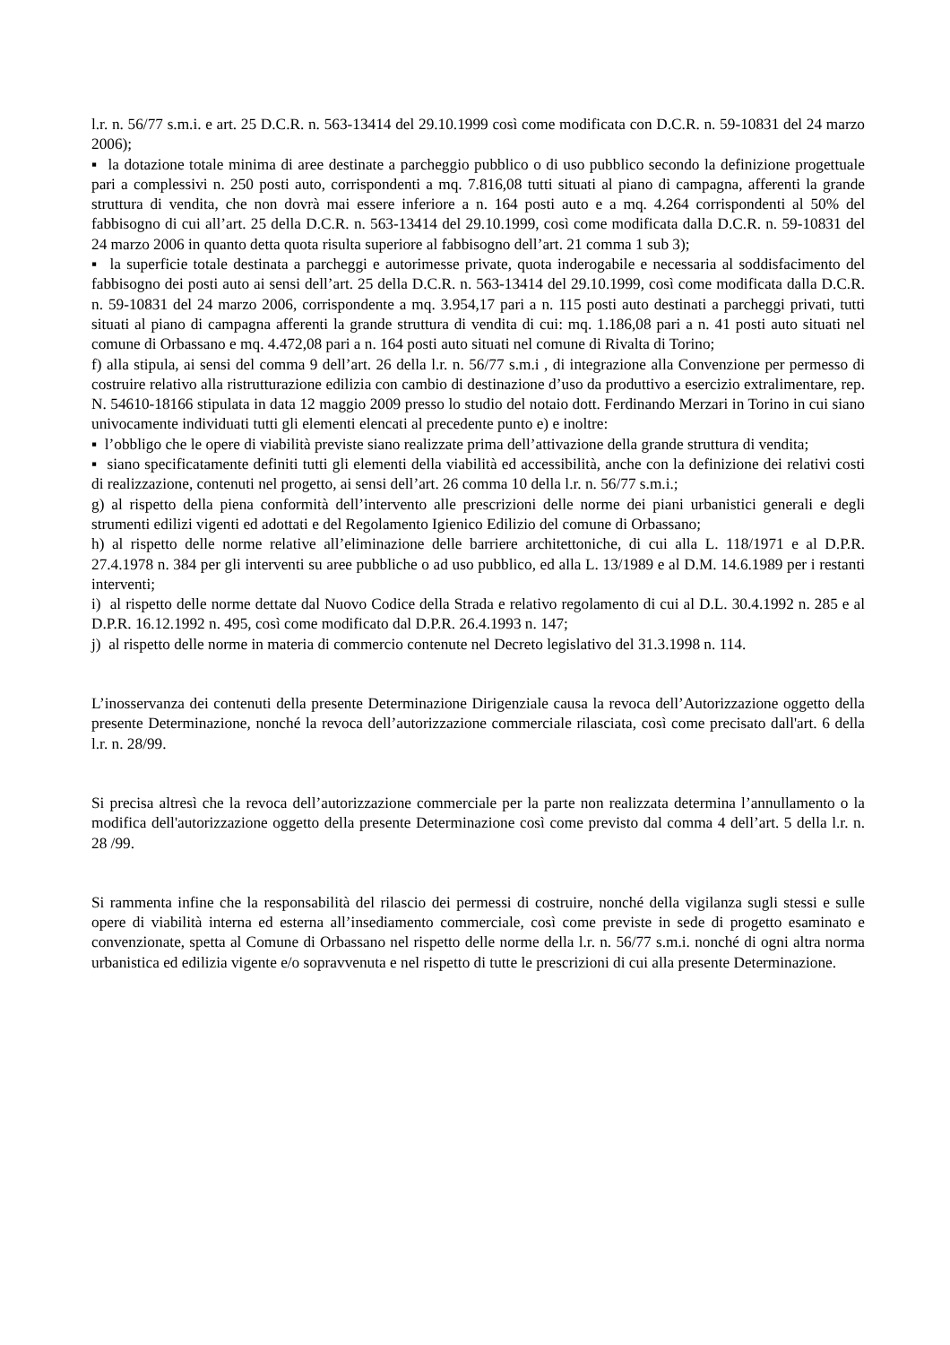l.r. n. 56/77 s.m.i. e art. 25 D.C.R. n. 563-13414 del 29.10.1999 così come modificata con D.C.R. n. 59-10831 del 24 marzo 2006);
▪ la dotazione totale minima di aree destinate a parcheggio pubblico o di uso pubblico secondo la definizione progettuale pari a complessivi n. 250 posti auto, corrispondenti a mq. 7.816,08 tutti situati al piano di campagna, afferenti la grande struttura di vendita, che non dovrà mai essere inferiore a n. 164 posti auto e a mq. 4.264 corrispondenti al 50% del fabbisogno di cui all’art. 25 della D.C.R. n. 563-13414 del 29.10.1999, così come modificata dalla D.C.R. n. 59-10831 del 24 marzo 2006 in quanto detta quota risulta superiore al fabbisogno dell’art. 21 comma 1 sub 3);
▪ la superficie totale destinata a parcheggi e autorimesse private, quota inderogabile e necessaria al soddisfacimento del fabbisogno dei posti auto ai sensi dell’art. 25 della D.C.R. n. 563-13414 del 29.10.1999, così come modificata dalla D.C.R. n. 59-10831 del 24 marzo 2006, corrispondente a mq. 3.954,17 pari a n. 115 posti auto destinati a parcheggi privati, tutti situati al piano di campagna afferenti la grande struttura di vendita di cui: mq. 1.186,08 pari a n. 41 posti auto situati nel comune di Orbassano e mq. 4.472,08 pari a n. 164 posti auto situati nel comune di Rivalta di Torino;
f) alla stipula, ai sensi del comma 9 dell’art. 26 della l.r. n. 56/77 s.m.i , di integrazione alla Convenzione per permesso di costruire relativo alla ristrutturazione edilizia con cambio di destinazione d’uso da produttivo a esercizio extralimentare, rep. N. 54610-18166 stipulata in data 12 maggio 2009 presso lo studio del notaio dott. Ferdinando Merzari in Torino in cui siano univocamente individuati tutti gli elementi elencati al precedente punto e) e inoltre:
▪ l’obbligo che le opere di viabilità previste siano realizzate prima dell’attivazione della grande struttura di vendita;
▪ siano specificatamente definiti tutti gli elementi della viabilità ed accessibilità, anche con la definizione dei relativi costi di realizzazione, contenuti nel progetto, ai sensi dell’art. 26 comma 10 della l.r. n. 56/77 s.m.i.;
g) al rispetto della piena conformità dell’intervento alle prescrizioni delle norme dei piani urbanistici generali e degli strumenti edilizi vigenti ed adottati e del Regolamento Igienico Edilizio del comune di Orbassano;
h) al rispetto delle norme relative all’eliminazione delle barriere architettoniche, di cui alla L. 118/1971 e al D.P.R. 27.4.1978 n. 384 per gli interventi su aree pubbliche o ad uso pubblico, ed alla L. 13/1989 e al D.M. 14.6.1989 per i restanti interventi;
i) al rispetto delle norme dettate dal Nuovo Codice della Strada e relativo regolamento di cui al D.L. 30.4.1992 n. 285 e al D.P.R. 16.12.1992 n. 495, così come modificato dal D.P.R. 26.4.1993 n. 147;
j) al rispetto delle norme in materia di commercio contenute nel Decreto legislativo del 31.3.1998 n. 114.
L’inosservanza dei contenuti della presente Determinazione Dirigenziale causa la revoca dell’Autorizzazione oggetto della presente Determinazione, nonché la revoca dell’autorizzazione commerciale rilasciata, così come precisato dall'art. 6 della l.r. n. 28/99.
Si precisa altresì che la revoca dell’autorizzazione commerciale per la parte non realizzata determina l’annullamento o la modifica dell'autorizzazione oggetto della presente Determinazione così come previsto dal comma 4 dell’art. 5 della l.r. n. 28 /99.
Si rammenta infine che la responsabilità del rilascio dei permessi di costruire, nonché della vigilanza sugli stessi e sulle opere di viabilità interna ed esterna all’insediamento commerciale, così come previste in sede di progetto esaminato e convenzionate, spetta al Comune di Orbassano nel rispetto delle norme della l.r. n. 56/77 s.m.i. nonché di ogni altra norma urbanistica ed edilizia vigente e/o sopravvenuta e nel rispetto di tutte le prescrizioni di cui alla presente Determinazione.